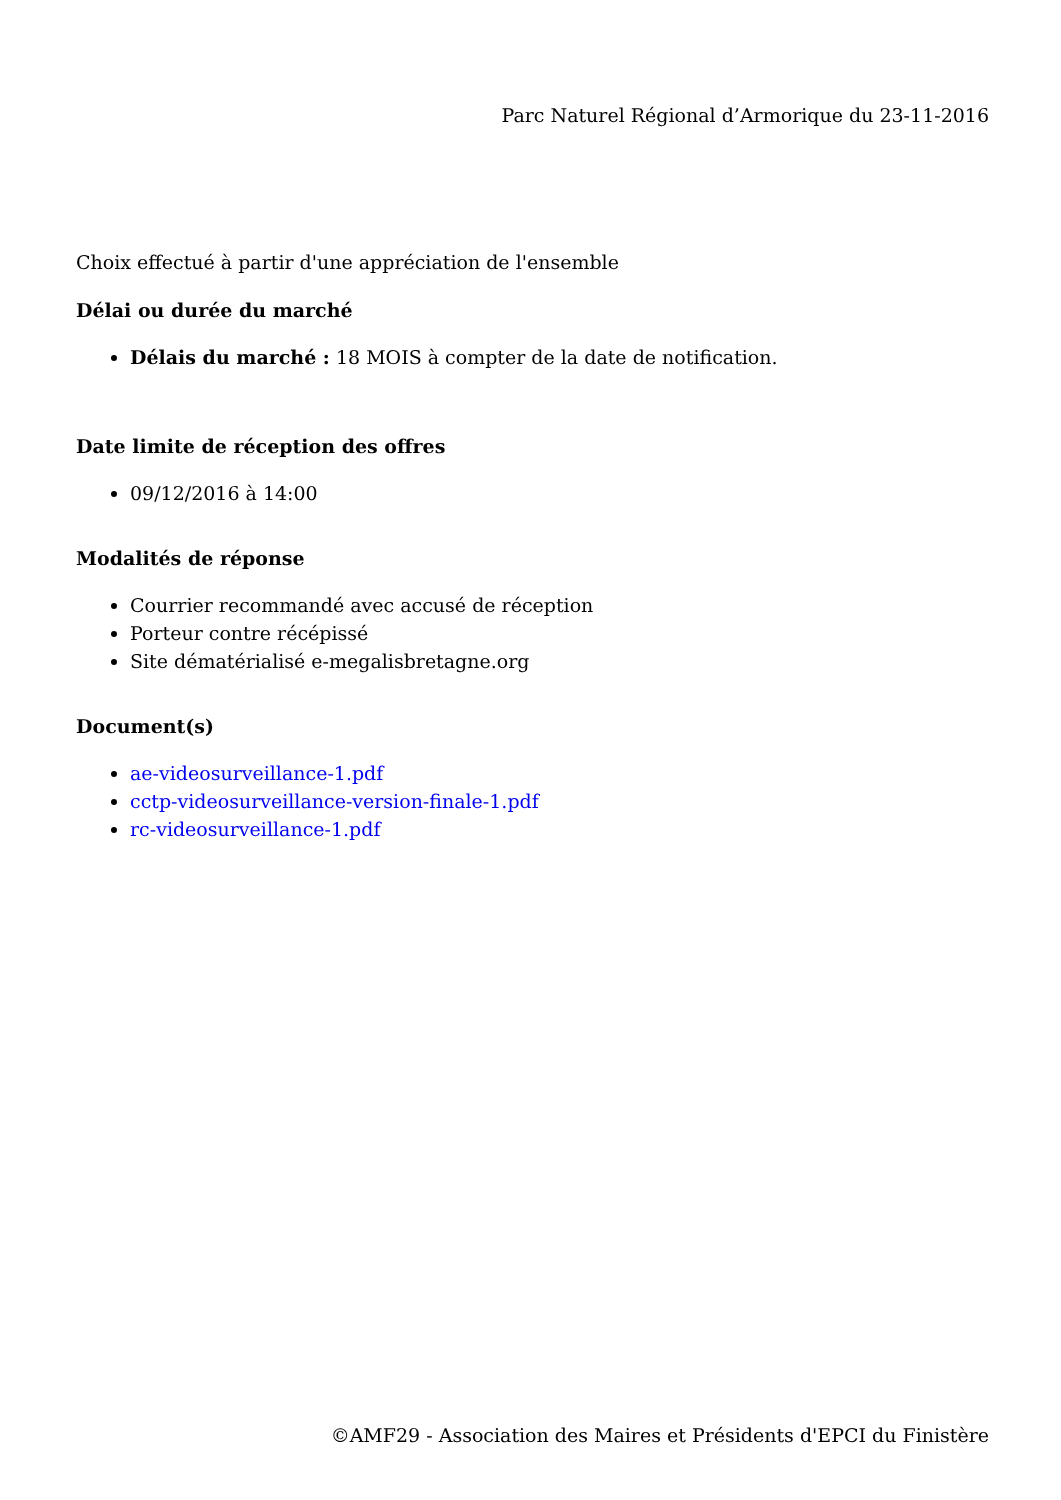Parc Naturel Régional d’Armorique du 23-11-2016
Choix effectué à partir d'une appréciation de l'ensemble
Délai ou durée du marché
Délais du marché : 18 MOIS à compter de la date de notification.
Date limite de réception des offres
09/12/2016 à 14:00
Modalités de réponse
Courrier recommandé avec accusé de réception
Porteur contre récépissé
Site dématérialisé e-megalisbretagne.org
Document(s)
ae-videosurveillance-1.pdf
cctp-videosurveillance-version-finale-1.pdf
rc-videosurveillance-1.pdf
©AMF29 - Association des Maires et Présidents d'EPCI du Finistère